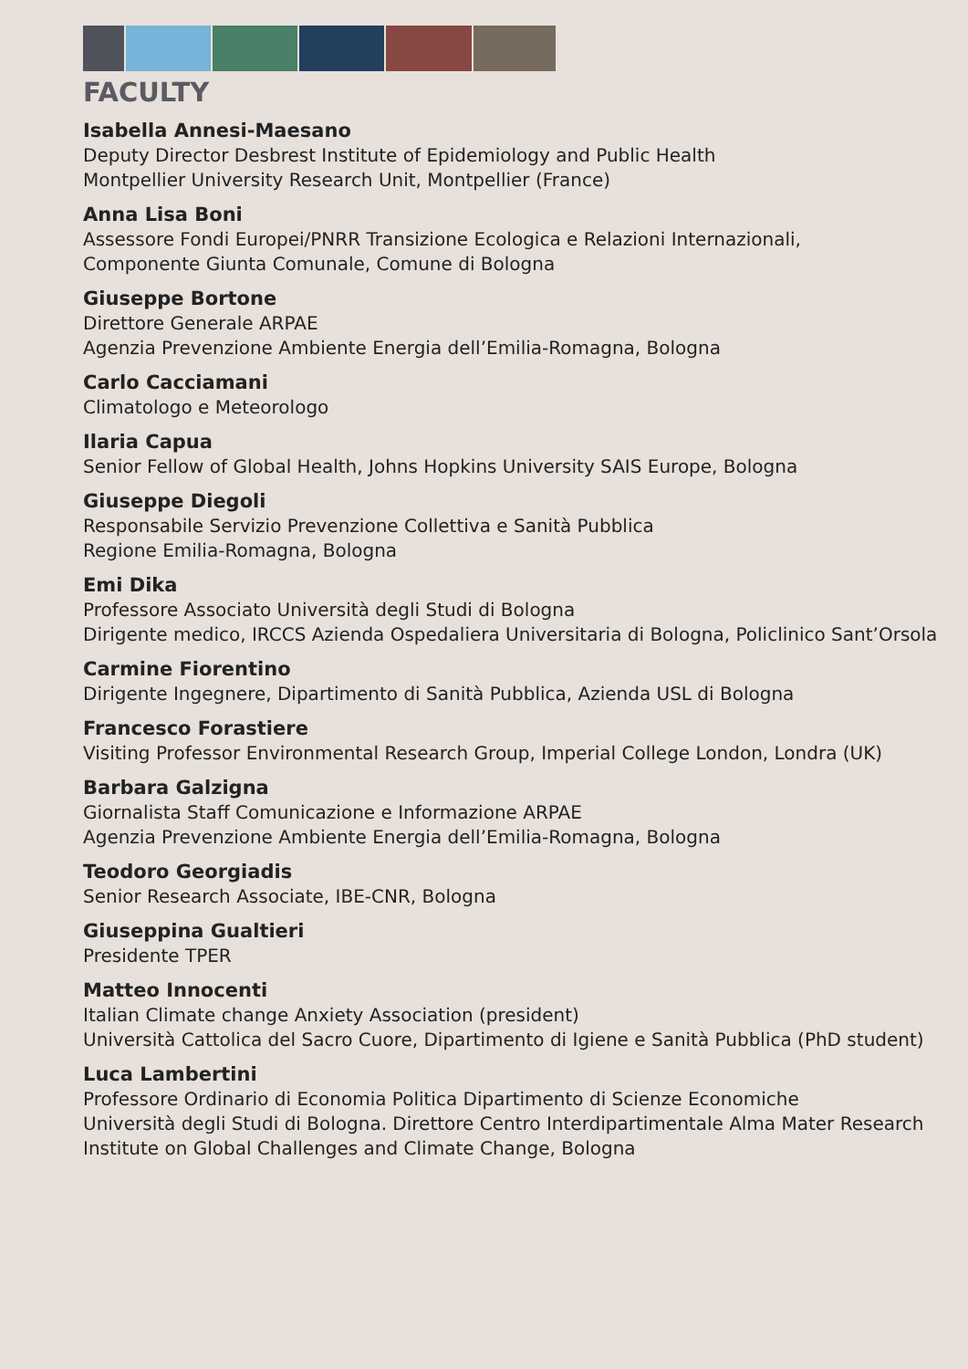FACULTY
Isabella Annesi-Maesano
Deputy Director Desbrest Institute of Epidemiology and Public Health
Montpellier University Research Unit, Montpellier (France)
Anna Lisa Boni
Assessore Fondi Europei/PNRR Transizione Ecologica e Relazioni Internazionali,
Componente Giunta Comunale, Comune di Bologna
Giuseppe Bortone
Direttore Generale ARPAE
Agenzia Prevenzione Ambiente Energia dell’Emilia-Romagna, Bologna
Carlo Cacciamani
Climatologo e Meteorologo
Ilaria Capua
Senior Fellow of Global Health, Johns Hopkins University SAIS Europe, Bologna
Giuseppe Diegoli
Responsabile Servizio Prevenzione Collettiva e Sanità Pubblica
Regione Emilia-Romagna, Bologna
Emi Dika
Professore Associato Università degli Studi di Bologna
Dirigente medico, IRCCS Azienda Ospedaliera Universitaria di Bologna, Policlinico Sant’Orsola
Carmine Fiorentino
Dirigente Ingegnere, Dipartimento di Sanità Pubblica, Azienda USL di Bologna
Francesco Forastiere
Visiting Professor Environmental Research Group, Imperial College London, Londra (UK)
Barbara Galzigna
Giornalista Staff Comunicazione e Informazione ARPAE
Agenzia Prevenzione Ambiente Energia dell’Emilia-Romagna, Bologna
Teodoro Georgiadis
Senior Research Associate, IBE-CNR, Bologna
Giuseppina Gualtieri
Presidente TPER
Matteo Innocenti
Italian Climate change Anxiety Association (president)
Università Cattolica del Sacro Cuore, Dipartimento di Igiene e Sanità Pubblica (PhD student)
Luca Lambertini
Professore Ordinario di Economia Politica Dipartimento di Scienze Economiche
Università degli Studi di Bologna. Direttore Centro Interdipartimentale Alma Mater Research
Institute on Global Challenges and Climate Change, Bologna